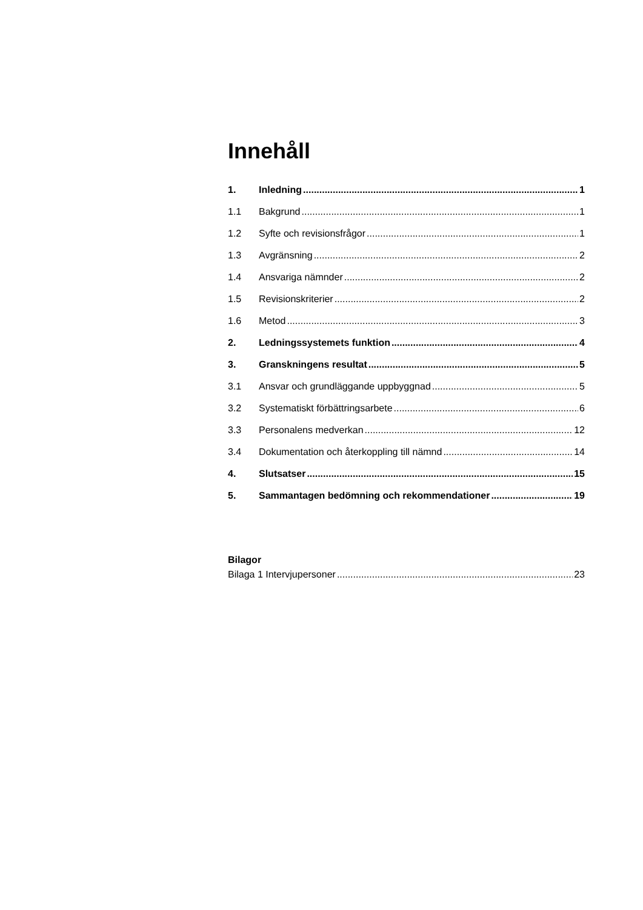Innehåll
1. Inledning 1
1.1 Bakgrund 1
1.2 Syfte och revisionsfrågor 1
1.3 Avgränsning 2
1.4 Ansvariga nämnder 2
1.5 Revisionskriterier 2
1.6 Metod 3
2. Ledningssystemets funktion 4
3. Granskningens resultat 5
3.1 Ansvar och grundläggande uppbyggnad 5
3.2 Systematiskt förbättringsarbete 6
3.3 Personalens medverkan 12
3.4 Dokumentation och återkoppling till nämnd 14
4. Slutsatser 15
5. Sammantagen bedömning och rekommendationer 19
Bilagor
Bilaga 1 Intervjupersoner 23